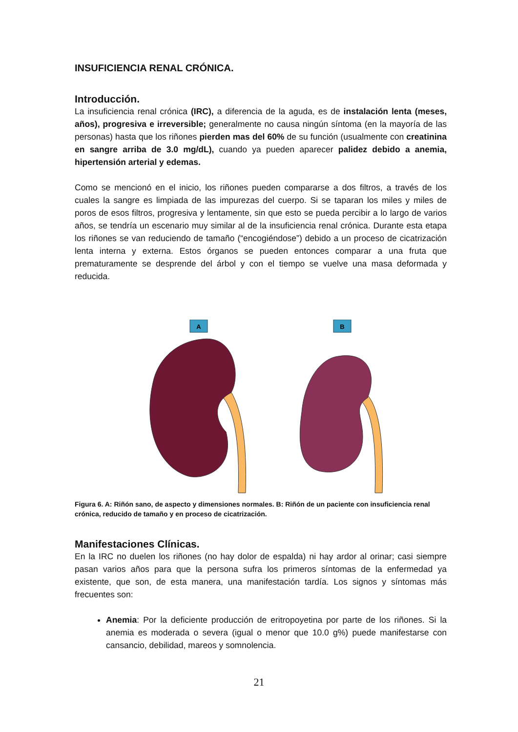INSUFICIENCIA RENAL CRÓNICA.
Introducción.
La insuficiencia renal crónica (IRC), a diferencia de la aguda, es de instalación lenta (meses, años), progresiva e irreversible; generalmente no causa ningún síntoma (en la mayoría de las personas) hasta que los riñones pierden mas del 60% de su función (usualmente con creatinina en sangre arriba de 3.0 mg/dL), cuando ya pueden aparecer palidez debido a anemia, hipertensión arterial y edemas.
Como se mencionó en el inicio, los riñones pueden compararse a dos filtros, a través de los cuales la sangre es limpiada de las impurezas del cuerpo. Si se taparan los miles y miles de poros de esos filtros, progresiva y lentamente, sin que esto se pueda percibir a lo largo de varios años, se tendría un escenario muy similar al de la insuficiencia renal crónica. Durante esta etapa los riñones se van reduciendo de tamaño (“encogiéndose”) debido a un proceso de cicatrización lenta interna y externa. Estos órganos se pueden entonces comparar a una fruta que prematuramente se desprende del árbol y con el tiempo se vuelve una masa deformada y reducida.
A
B
Figura 6. A: Riñón sano, de aspecto y dimensiones normales. B: Riñón de un paciente con insuficiencia renal crónica, reducido de tamaño y en proceso de cicatrización.
Manifestaciones Clínicas.
En la IRC no duelen los riñones (no hay dolor de espalda) ni hay ardor al orinar; casi siempre pasan varios años para que la persona sufra los primeros síntomas de la enfermedad ya existente, que son, de esta manera, una manifestación tardía. Los signos y síntomas más frecuentes son:
Anemia: Por la deficiente producción de eritropoyetina por parte de los riñones. Si la anemia es moderada o severa (igual o menor que 10.0 g%) puede manifestarse con cansancio, debilidad, mareos y somnolencia.
21